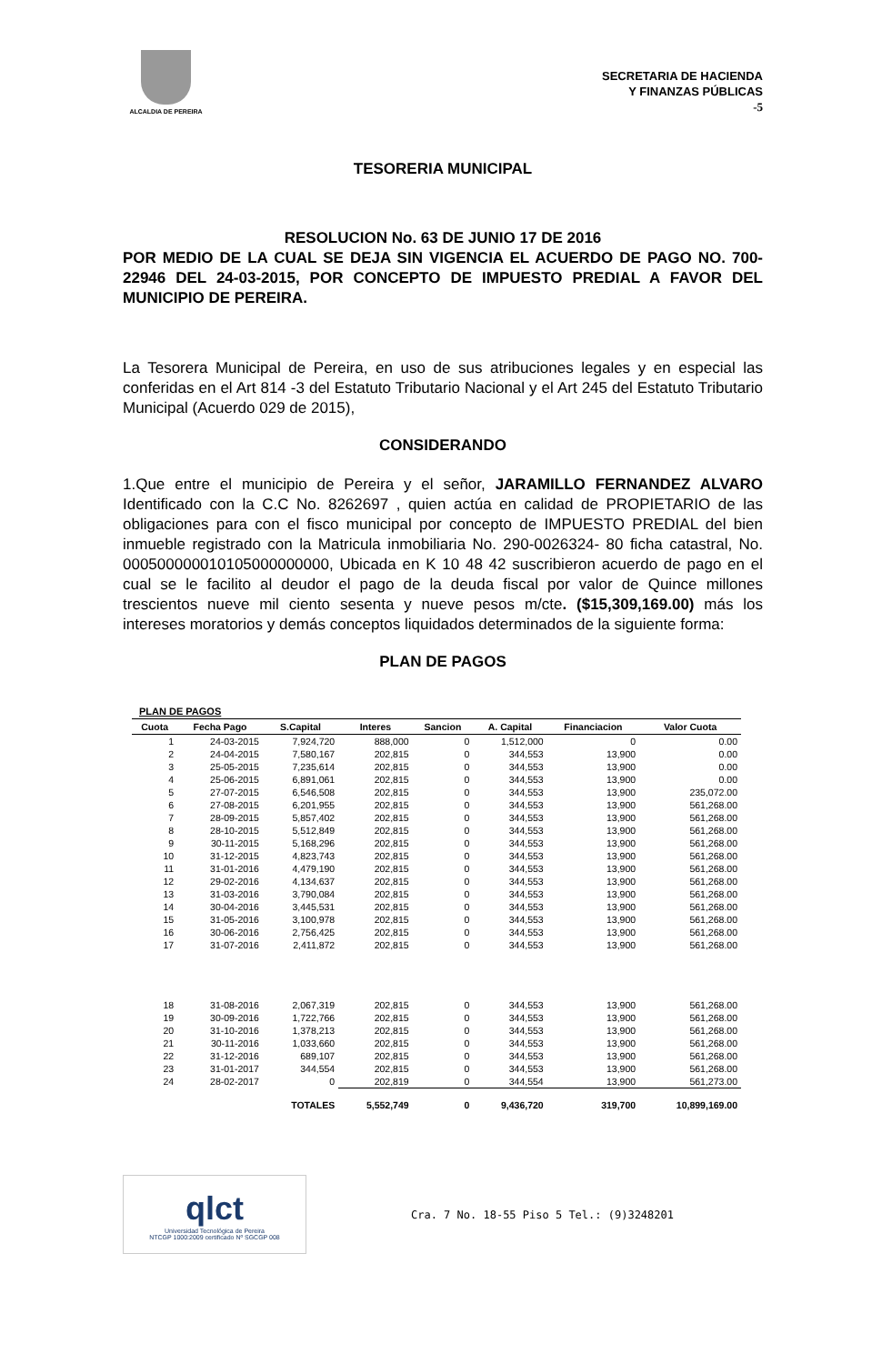ALCALDIA DE PEREIRA
SECRETARIA DE HACIENDA
Y FINANZAS PÚBLICAS
-5
TESORERIA MUNICIPAL
RESOLUCION No. 63 DE JUNIO 17 DE 2016
POR MEDIO DE LA CUAL SE DEJA SIN VIGENCIA EL ACUERDO DE PAGO NO. 700- 22946 DEL 24-03-2015, POR CONCEPTO DE IMPUESTO PREDIAL A FAVOR DEL MUNICIPIO DE PEREIRA.
La Tesorera Municipal de Pereira, en uso de sus atribuciones legales y en especial las conferidas en el Art 814 -3 del Estatuto Tributario Nacional y el Art 245 del Estatuto Tributario Municipal (Acuerdo 029 de 2015),
CONSIDERANDO
1.Que entre el municipio de Pereira y el señor, JARAMILLO FERNANDEZ ALVARO Identificado con la C.C No. 8262697 , quien actúa en calidad de PROPIETARIO de las obligaciones para con el fisco municipal por concepto de IMPUESTO PREDIAL del bien inmueble registrado con la Matricula inmobiliaria No. 290-0026324- 80 ficha catastral, No. 000500000010105000000000, Ubicada en K 10 48 42 suscribieron acuerdo de pago en el cual se le facilito al deudor el pago de la deuda fiscal por valor de Quince millones trescientos nueve mil ciento sesenta y nueve pesos m/cte. ($15,309,169.00) más los intereses moratorios y demás conceptos liquidados determinados de la siguiente forma:
PLAN DE PAGOS
PLAN DE PAGOS
| Cuota | Fecha Pago | S.Capital | Interes | Sancion | A. Capital | Financiacion | Valor Cuota |
| --- | --- | --- | --- | --- | --- | --- | --- |
| 1 | 24-03-2015 | 7,924,720 | 888,000 | 0 | 1,512,000 | 0 | 0.00 |
| 2 | 24-04-2015 | 7,580,167 | 202,815 | 0 | 344,553 | 13,900 | 0.00 |
| 3 | 25-05-2015 | 7,235,614 | 202,815 | 0 | 344,553 | 13,900 | 0.00 |
| 4 | 25-06-2015 | 6,891,061 | 202,815 | 0 | 344,553 | 13,900 | 0.00 |
| 5 | 27-07-2015 | 6,546,508 | 202,815 | 0 | 344,553 | 13,900 | 235,072.00 |
| 6 | 27-08-2015 | 6,201,955 | 202,815 | 0 | 344,553 | 13,900 | 561,268.00 |
| 7 | 28-09-2015 | 5,857,402 | 202,815 | 0 | 344,553 | 13,900 | 561,268.00 |
| 8 | 28-10-2015 | 5,512,849 | 202,815 | 0 | 344,553 | 13,900 | 561,268.00 |
| 9 | 30-11-2015 | 5,168,296 | 202,815 | 0 | 344,553 | 13,900 | 561,268.00 |
| 10 | 31-12-2015 | 4,823,743 | 202,815 | 0 | 344,553 | 13,900 | 561,268.00 |
| 11 | 31-01-2016 | 4,479,190 | 202,815 | 0 | 344,553 | 13,900 | 561,268.00 |
| 12 | 29-02-2016 | 4,134,637 | 202,815 | 0 | 344,553 | 13,900 | 561,268.00 |
| 13 | 31-03-2016 | 3,790,084 | 202,815 | 0 | 344,553 | 13,900 | 561,268.00 |
| 14 | 30-04-2016 | 3,445,531 | 202,815 | 0 | 344,553 | 13,900 | 561,268.00 |
| 15 | 31-05-2016 | 3,100,978 | 202,815 | 0 | 344,553 | 13,900 | 561,268.00 |
| 16 | 30-06-2016 | 2,756,425 | 202,815 | 0 | 344,553 | 13,900 | 561,268.00 |
| 17 | 31-07-2016 | 2,411,872 | 202,815 | 0 | 344,553 | 13,900 | 561,268.00 |
| 18 | 31-08-2016 | 2,067,319 | 202,815 | 0 | 344,553 | 13,900 | 561,268.00 |
| 19 | 30-09-2016 | 1,722,766 | 202,815 | 0 | 344,553 | 13,900 | 561,268.00 |
| 20 | 31-10-2016 | 1,378,213 | 202,815 | 0 | 344,553 | 13,900 | 561,268.00 |
| 21 | 30-11-2016 | 1,033,660 | 202,815 | 0 | 344,553 | 13,900 | 561,268.00 |
| 22 | 31-12-2016 | 689,107 | 202,815 | 0 | 344,553 | 13,900 | 561,268.00 |
| 23 | 31-01-2017 | 344,554 | 202,815 | 0 | 344,553 | 13,900 | 561,268.00 |
| 24 | 28-02-2017 | 0 | 202,819 | 0 | 344,554 | 13,900 | 561,273.00 |
| | | TOTALES | 5,552,749 | 0 | 9,436,720 | 319,700 | 10,899,169.00 |
qlct
Universidad Tecnológica de Pereira
NTCGP 1000:2009 certificado Nº SGCGP 008
Cra. 7 No. 18-55 Piso 5 Tel.: (9)3248201